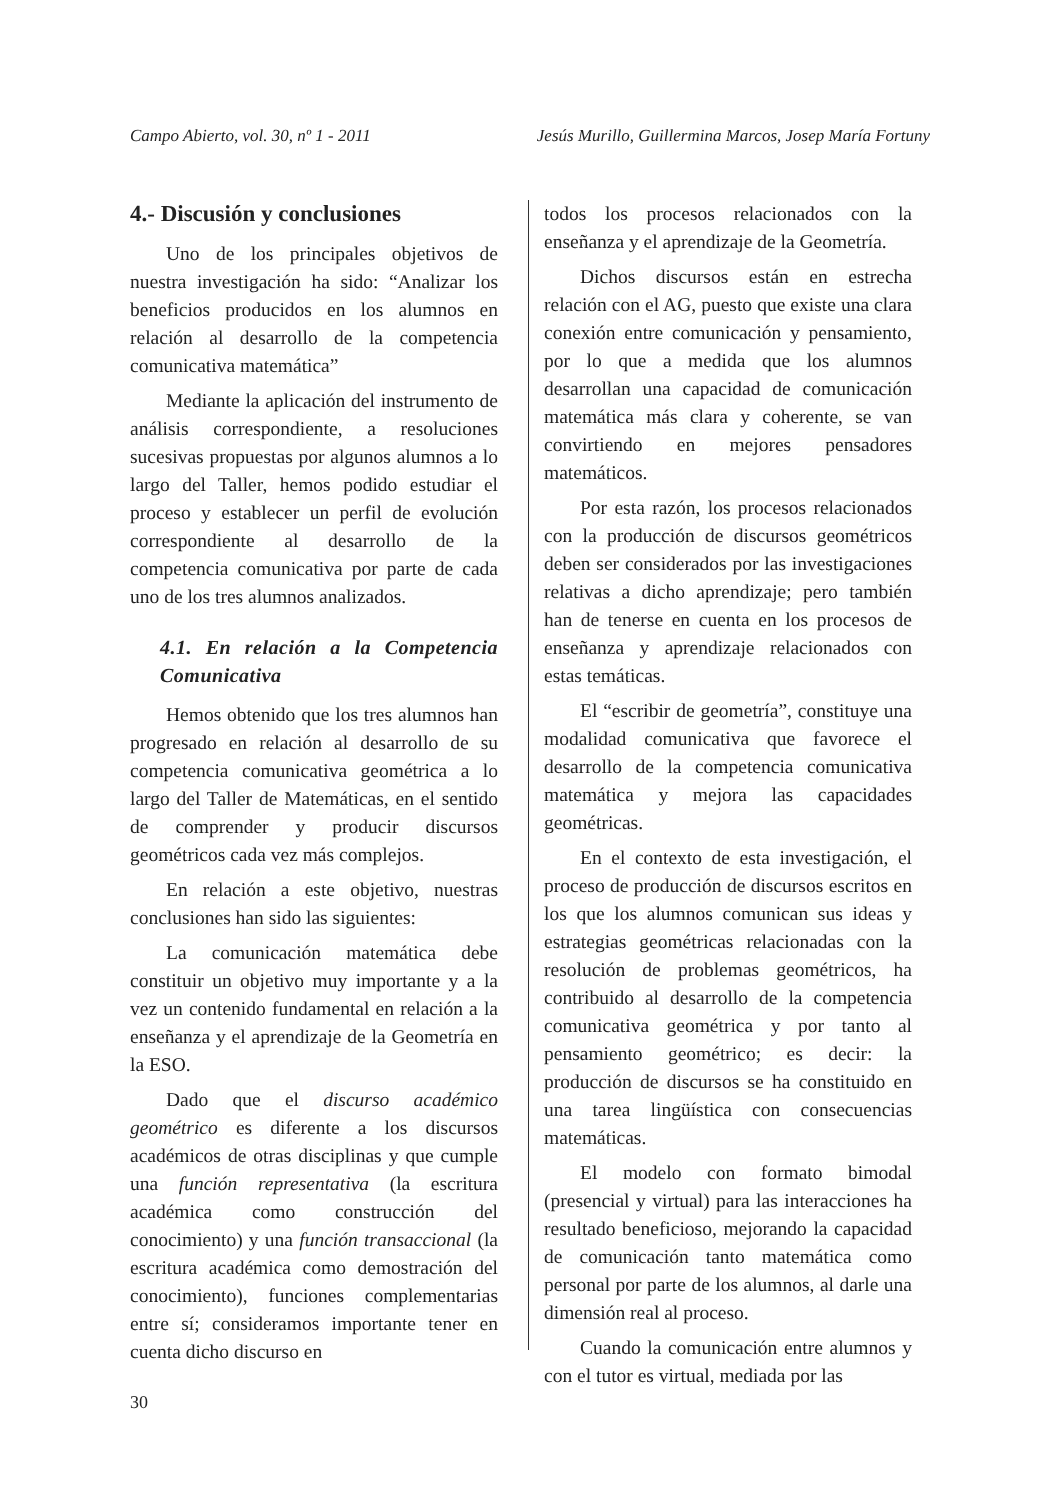Campo Abierto, vol. 30, nº 1 - 2011 Jesús Murillo, Guillermina Marcos, Josep María Fortuny
4.- Discusión y conclusiones
Uno de los principales objetivos de nuestra investigación ha sido: “Analizar los beneficios producidos en los alumnos en relación al desarrollo de la competencia comunicativa matemática”
Mediante la aplicación del instrumento de análisis correspondiente, a resoluciones sucesivas propuestas por algunos alumnos a lo largo del Taller, hemos podido estudiar el proceso y establecer un perfil de evolución correspondiente al desarrollo de la competencia comunicativa por parte de cada uno de los tres alumnos analizados.
4.1. En relación a la Competencia Comunicativa
Hemos obtenido que los tres alumnos han progresado en relación al desarrollo de su competencia comunicativa geométrica a lo largo del Taller de Matemáticas, en el sentido de comprender y producir discursos geométricos cada vez más complejos.
En relación a este objetivo, nuestras conclusiones han sido las siguientes:
La comunicación matemática debe constituir un objetivo muy importante y a la vez un contenido fundamental en relación a la enseñanza y el aprendizaje de la Geometría en la ESO.
Dado que el discurso académico geométrico es diferente a los discursos académicos de otras disciplinas y que cumple una función representativa (la escritura académica como construcción del conocimiento) y una función transaccional (la escritura académica como demostración del conocimiento), funciones complementarias entre sí; consideramos importante tener en cuenta dicho discurso en
todos los procesos relacionados con la enseñanza y el aprendizaje de la Geometría.
Dichos discursos están en estrecha relación con el AG, puesto que existe una clara conexión entre comunicación y pensamiento, por lo que a medida que los alumnos desarrollan una capacidad de comunicación matemática más clara y coherente, se van convirtiendo en mejores pensadores matemáticos.
Por esta razón, los procesos relacionados con la producción de discursos geométricos deben ser considerados por las investigaciones relativas a dicho aprendizaje; pero también han de tenerse en cuenta en los procesos de enseñanza y aprendizaje relacionados con estas temáticas.
El “escribir de geometría”, constituye una modalidad comunicativa que favorece el desarrollo de la competencia comunicativa matemática y mejora las capacidades geométricas.
En el contexto de esta investigación, el proceso de producción de discursos escritos en los que los alumnos comunican sus ideas y estrategias geométricas relacionadas con la resolución de problemas geométricos, ha contribuido al desarrollo de la competencia comunicativa geométrica y por tanto al pensamiento geométrico; es decir: la producción de discursos se ha constituido en una tarea lingüística con consecuencias matemáticas.
El modelo con formato bimodal (presencial y virtual) para las interacciones ha resultado beneficioso, mejorando la capacidad de comunicación tanto matemática como personal por parte de los alumnos, al darle una dimensión real al proceso.
Cuando la comunicación entre alumnos y con el tutor es virtual, mediada por las
30